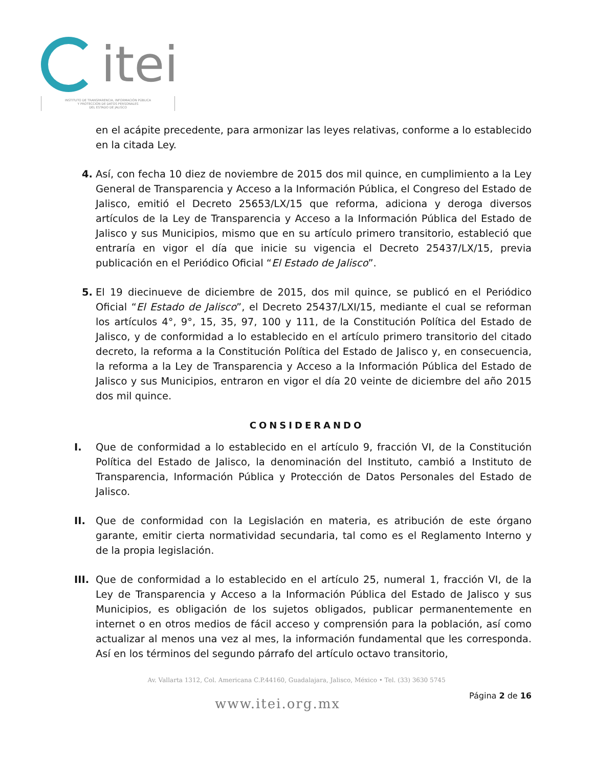itei
INSTITUTO DE TRANSPARENCIA, INFORMACIÓN PÚBLICA
Y PROTECCIÓN DE DATOS PERSONALES
DEL ESTADO DE JALISCO
en el acápite precedente, para armonizar las leyes relativas, conforme a lo establecido en la citada Ley.
4. Así, con fecha 10 diez de noviembre de 2015 dos mil quince, en cumplimiento a la Ley General de Transparencia y Acceso a la Información Pública, el Congreso del Estado de Jalisco, emitió el Decreto 25653/LX/15 que reforma, adiciona y deroga diversos artículos de la Ley de Transparencia y Acceso a la Información Pública del Estado de Jalisco y sus Municipios, mismo que en su artículo primero transitorio, estableció que entraría en vigor el día que inicie su vigencia el Decreto 25437/LX/15, previa publicación en el Periódico Oficial “El Estado de Jalisco”.
5. El 19 diecinueve de diciembre de 2015, dos mil quince, se publicó en el Periódico Oficial “El Estado de Jalisco”, el Decreto 25437/LXI/15, mediante el cual se reforman los artículos 4°, 9°, 15, 35, 97, 100 y 111, de la Constitución Política del Estado de Jalisco, y de conformidad a lo establecido en el artículo primero transitorio del citado decreto, la reforma a la Constitución Política del Estado de Jalisco y, en consecuencia, la reforma a la Ley de Transparencia y Acceso a la Información Pública del Estado de Jalisco y sus Municipios, entraron en vigor el día 20 veinte de diciembre del año 2015 dos mil quince.
CONSIDERANDO
I. Que de conformidad a lo establecido en el artículo 9, fracción VI, de la Constitución Política del Estado de Jalisco, la denominación del Instituto, cambió a Instituto de Transparencia, Información Pública y Protección de Datos Personales del Estado de Jalisco.
II. Que de conformidad con la Legislación en materia, es atribución de este órgano garante, emitir cierta normatividad secundaria, tal como es el Reglamento Interno y de la propia legislación.
III.
Que de conformidad a lo establecido en el artículo 25, numeral 1, fracción VI, de la Ley de Transparencia y Acceso a la Información Pública del Estado de Jalisco y sus Municipios, es obligación de los sujetos obligados, publicar permanentemente en internet o en otros medios de fácil acceso y comprensión para la población, así como actualizar al menos una vez al mes, la información fundamental que les corresponda. Así en los términos del segundo párrafo del artículo octavo transitorio,
Av. Vallarta 1312, Col. Americana C.P.44160, Guadalajara, Jalisco, México • Tel. (33) 3630 5745
www.itei.org.mx
Página 2 de 16